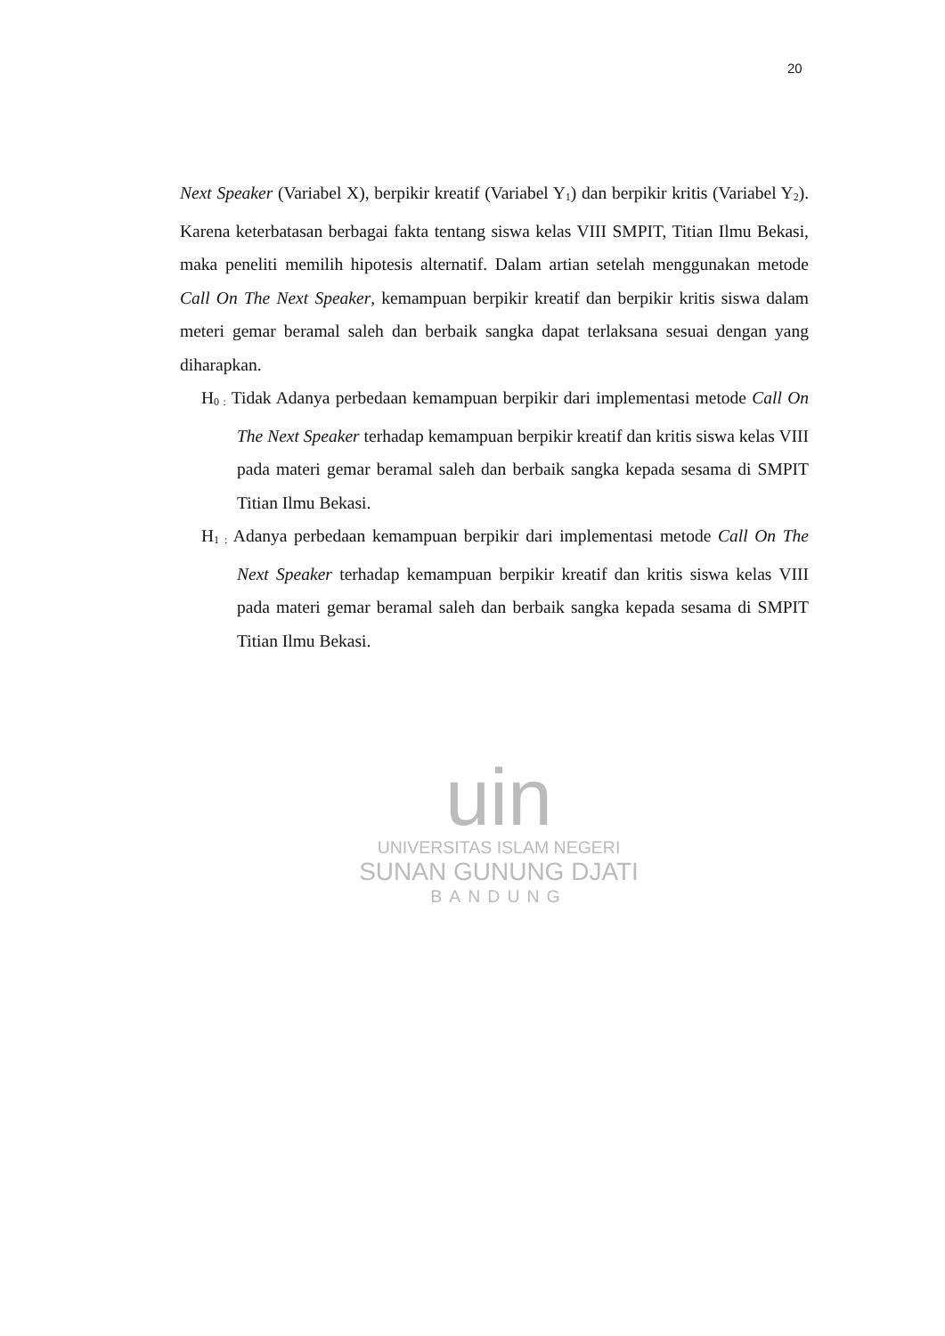20
Next Speaker (Variabel X), berpikir kreatif (Variabel Y<sub>1</sub>) dan berpikir kritis (Variabel Y<sub>2</sub>). Karena keterbatasan berbagai fakta tentang siswa kelas VIII SMPIT, Titian Ilmu Bekasi, maka peneliti memilih hipotesis alternatif. Dalam artian setelah menggunakan metode Call On The Next Speaker, kemampuan berpikir kreatif dan berpikir kritis siswa dalam meteri gemar beramal saleh dan berbaik sangka dapat terlaksana sesuai dengan yang diharapkan.
H<sub>0 :</sub> Tidak Adanya perbedaan kemampuan berpikir dari implementasi metode Call On The Next Speaker terhadap kemampuan berpikir kreatif dan kritis siswa kelas VIII pada materi gemar beramal saleh dan berbaik sangka kepada sesama di SMPIT Titian Ilmu Bekasi.
H<sub>1 :</sub> Adanya perbedaan kemampuan berpikir dari implementasi metode Call On The Next Speaker terhadap kemampuan berpikir kreatif dan kritis siswa kelas VIII pada materi gemar beramal saleh dan berbaik sangka kepada sesama di SMPIT Titian Ilmu Bekasi.
uin
UNIVERSITAS ISLAM NEGERI
SUNAN GUNUNG DJATI
BANDUNG